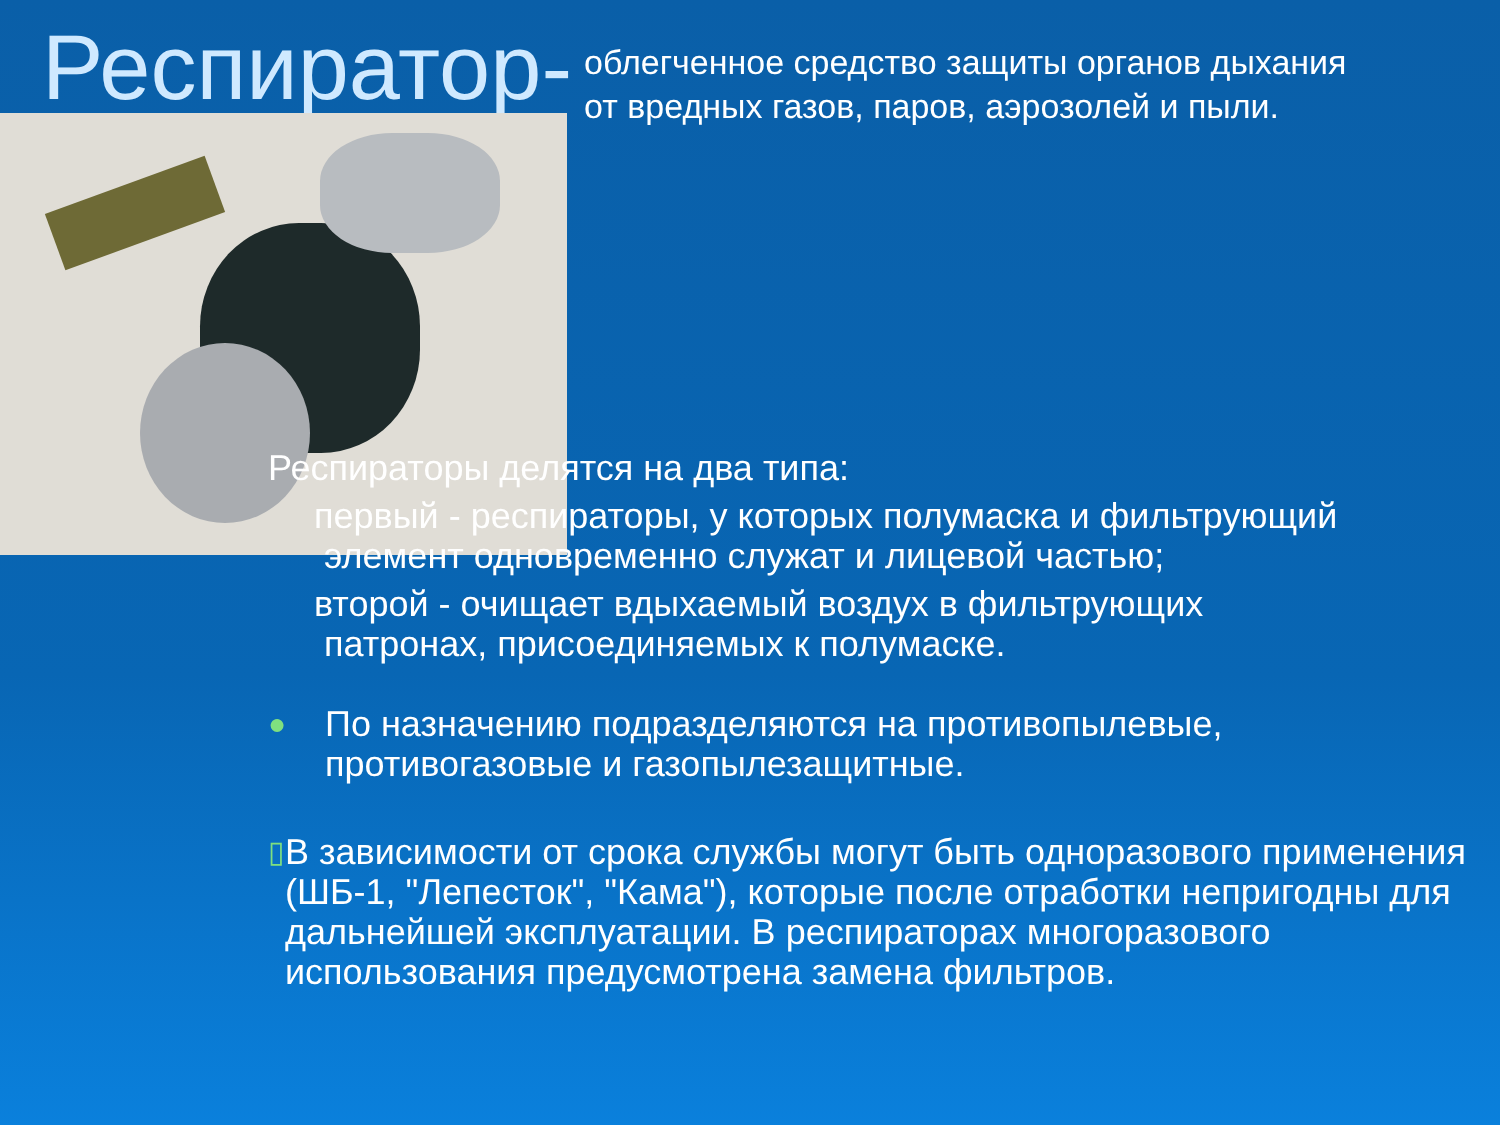Респиратор-
облегченное средство защиты органов дыхания
от вредных газов, паров, аэрозолей и пыли.
Респираторы делятся на два типа:
первый - респираторы, у которых полумаска и фильтрующий
элемент одновременно служат и лицевой частью;
второй - очищает вдыхаемый воздух в фильтрующих
патронах, присоединяемых к полумаске.
● По назначению подразделяются на противопылевые,
противогазовые и газопылезащитные.
▯ В зависимости от срока службы могут быть одноразового применения (ШБ-1, "Лепесток", "Кама"), которые после отработки непригодны для дальнейшей эксплуатации. В респираторах многоразового использования предусмотрена замена фильтров.